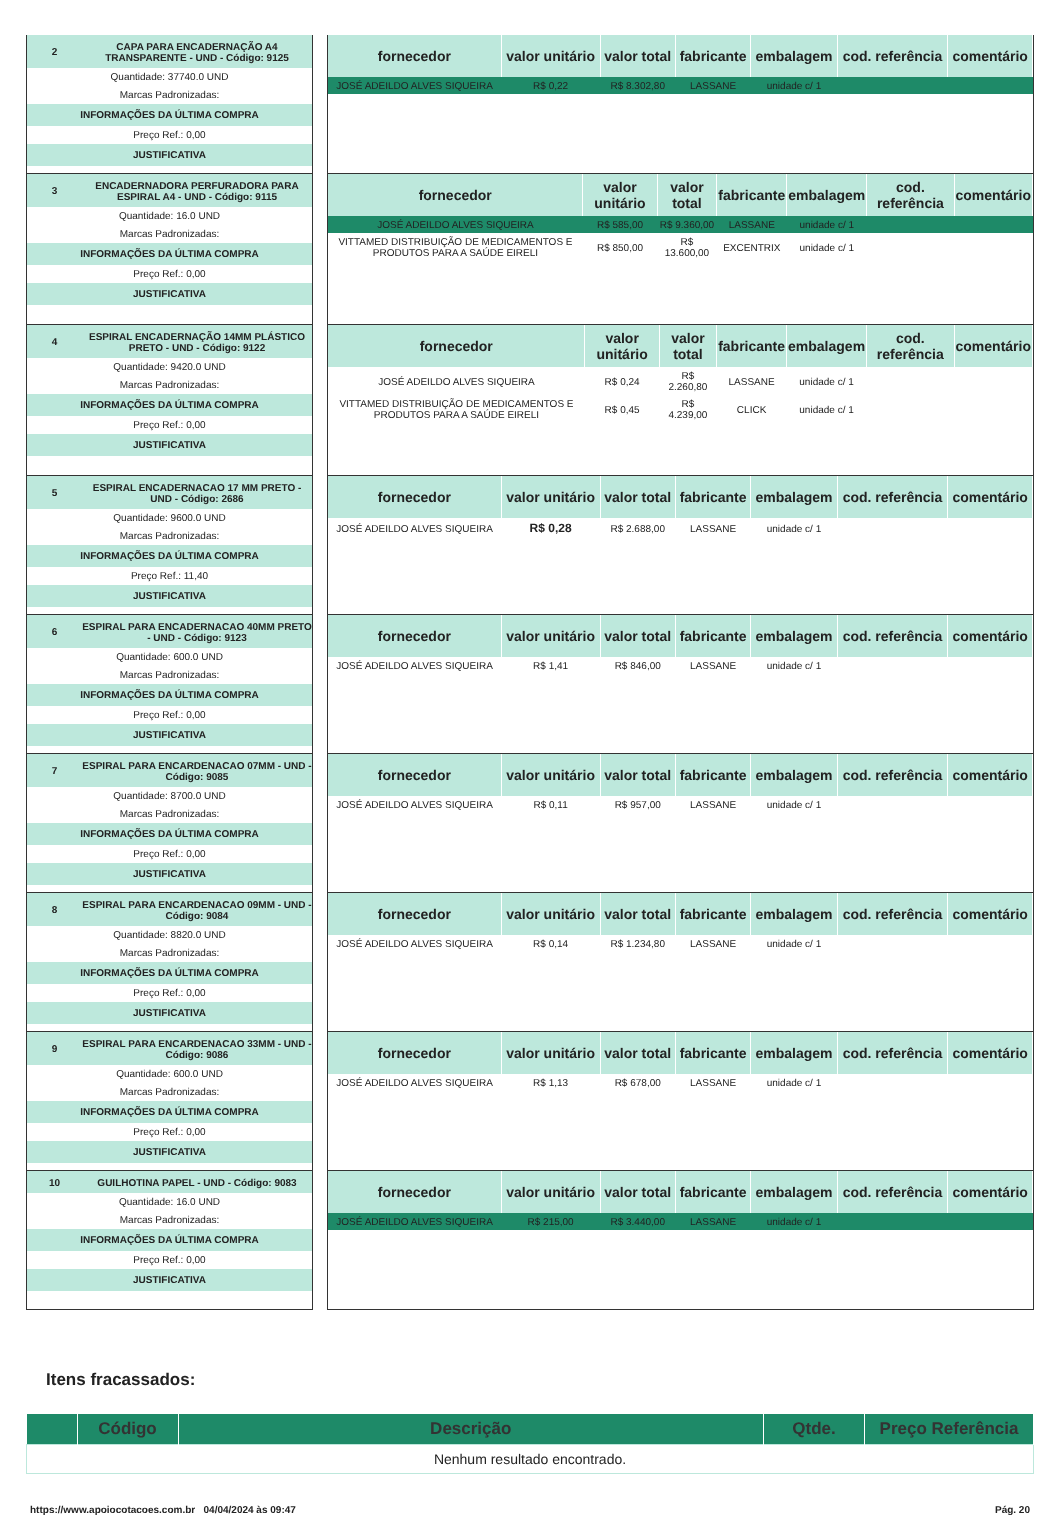2
CAPA PARA ENCADERNAÇÃO A4 TRANSPARENTE - UND - Código: 9125
Quantidade: 37740.0 UND
Marcas Padronizadas:
INFORMAÇÕES DA ÚLTIMA COMPRA
Preço Ref.: 0,00
JUSTIFICATIVA
| fornecedor | valor unitário | valor total | fabricante | embalagem | cod. referência | comentário |
| --- | --- | --- | --- | --- | --- | --- |
| JOSÉ ADEILDO ALVES SIQUEIRA | R$ 0,22 | R$ 8.302,80 | LASSANE | unidade c/ 1 | | |
3
ENCADERNADORA PERFURADORA PARA ESPIRAL A4 - UND - Código: 9115
Quantidade: 16.0 UND
Marcas Padronizadas:
INFORMAÇÕES DA ÚLTIMA COMPRA
Preço Ref.: 0,00
JUSTIFICATIVA
| fornecedor | valor unitário | valor total | fabricante | embalagem | cod. referência | comentário |
| --- | --- | --- | --- | --- | --- | --- |
| JOSÉ ADEILDO ALVES SIQUEIRA | R$ 585,00 | R$ 9.360,00 | LASSANE | unidade c/ 1 | | |
| VITTAMED DISTRIBUIÇÃO DE MEDICAMENTOS E PRODUTOS PARA A SAÚDE EIRELI | R$ 850,00 | R$ 13.600,00 | EXCENTRIX | unidade c/ 1 | | |
4
ESPIRAL ENCADERNAÇÃO 14MM PLÁSTICO PRETO - UND - Código: 9122
Quantidade: 9420.0 UND
Marcas Padronizadas:
INFORMAÇÕES DA ÚLTIMA COMPRA
Preço Ref.: 0,00
JUSTIFICATIVA
| fornecedor | valor unitário | valor total | fabricante | embalagem | cod. referência | comentário |
| --- | --- | --- | --- | --- | --- | --- |
| JOSÉ ADEILDO ALVES SIQUEIRA | R$ 0,24 | R$ 2.260,80 | LASSANE | unidade c/ 1 | | |
| VITTAMED DISTRIBUIÇÃO DE MEDICAMENTOS E PRODUTOS PARA A SAÚDE EIRELI | R$ 0,45 | R$ 4.239,00 | CLICK | unidade c/ 1 | | |
5
ESPIRAL ENCADERNACAO 17 MM PRETO - UND - Código: 2686
Quantidade: 9600.0 UND
Marcas Padronizadas:
INFORMAÇÕES DA ÚLTIMA COMPRA
Preço Ref.: 11,40
JUSTIFICATIVA
| fornecedor | valor unitário | valor total | fabricante | embalagem | cod. referência | comentário |
| --- | --- | --- | --- | --- | --- | --- |
| JOSÉ ADEILDO ALVES SIQUEIRA | R$ 0,28 | R$ 2.688,00 | LASSANE | unidade c/ 1 | | |
6
ESPIRAL PARA ENCADERNACAO 40MM PRETO - UND - Código: 9123
Quantidade: 600.0 UND
Marcas Padronizadas:
INFORMAÇÕES DA ÚLTIMA COMPRA
Preço Ref.: 0,00
JUSTIFICATIVA
| fornecedor | valor unitário | valor total | fabricante | embalagem | cod. referência | comentário |
| --- | --- | --- | --- | --- | --- | --- |
| JOSÉ ADEILDO ALVES SIQUEIRA | R$ 1,41 | R$ 846,00 | LASSANE | unidade c/ 1 | | |
7
ESPIRAL PARA ENCARDENACAO 07MM - UND - Código: 9085
Quantidade: 8700.0 UND
Marcas Padronizadas:
INFORMAÇÕES DA ÚLTIMA COMPRA
Preço Ref.: 0,00
JUSTIFICATIVA
| fornecedor | valor unitário | valor total | fabricante | embalagem | cod. referência | comentário |
| --- | --- | --- | --- | --- | --- | --- |
| JOSÉ ADEILDO ALVES SIQUEIRA | R$ 0,11 | R$ 957,00 | LASSANE | unidade c/ 1 | | |
8
ESPIRAL PARA ENCARDENACAO 09MM - UND - Código: 9084
Quantidade: 8820.0 UND
Marcas Padronizadas:
INFORMAÇÕES DA ÚLTIMA COMPRA
Preço Ref.: 0,00
JUSTIFICATIVA
| fornecedor | valor unitário | valor total | fabricante | embalagem | cod. referência | comentário |
| --- | --- | --- | --- | --- | --- | --- |
| JOSÉ ADEILDO ALVES SIQUEIRA | R$ 0,14 | R$ 1.234,80 | LASSANE | unidade c/ 1 | | |
9
ESPIRAL PARA ENCARDENACAO 33MM - UND - Código: 9086
Quantidade: 600.0 UND
Marcas Padronizadas:
INFORMAÇÕES DA ÚLTIMA COMPRA
Preço Ref.: 0,00
JUSTIFICATIVA
| fornecedor | valor unitário | valor total | fabricante | embalagem | cod. referência | comentário |
| --- | --- | --- | --- | --- | --- | --- |
| JOSÉ ADEILDO ALVES SIQUEIRA | R$ 1,13 | R$ 678,00 | LASSANE | unidade c/ 1 | | |
10
GUILHOTINA PAPEL - UND - Código: 9083
Quantidade: 16.0 UND
Marcas Padronizadas:
INFORMAÇÕES DA ÚLTIMA COMPRA
Preço Ref.: 0,00
JUSTIFICATIVA
| fornecedor | valor unitário | valor total | fabricante | embalagem | cod. referência | comentário |
| --- | --- | --- | --- | --- | --- | --- |
| JOSÉ ADEILDO ALVES SIQUEIRA | R$ 215,00 | R$ 3.440,00 | LASSANE | unidade c/ 1 | | |
Itens fracassados:
| | Código | Descrição | Qtde. | Preço Referência |
| --- | --- | --- | --- | --- |
| Nenhum resultado encontrado. | | | | |
https://www.apoiocotacoes.com.br 04/04/2024 às 09:47 Pág. 20